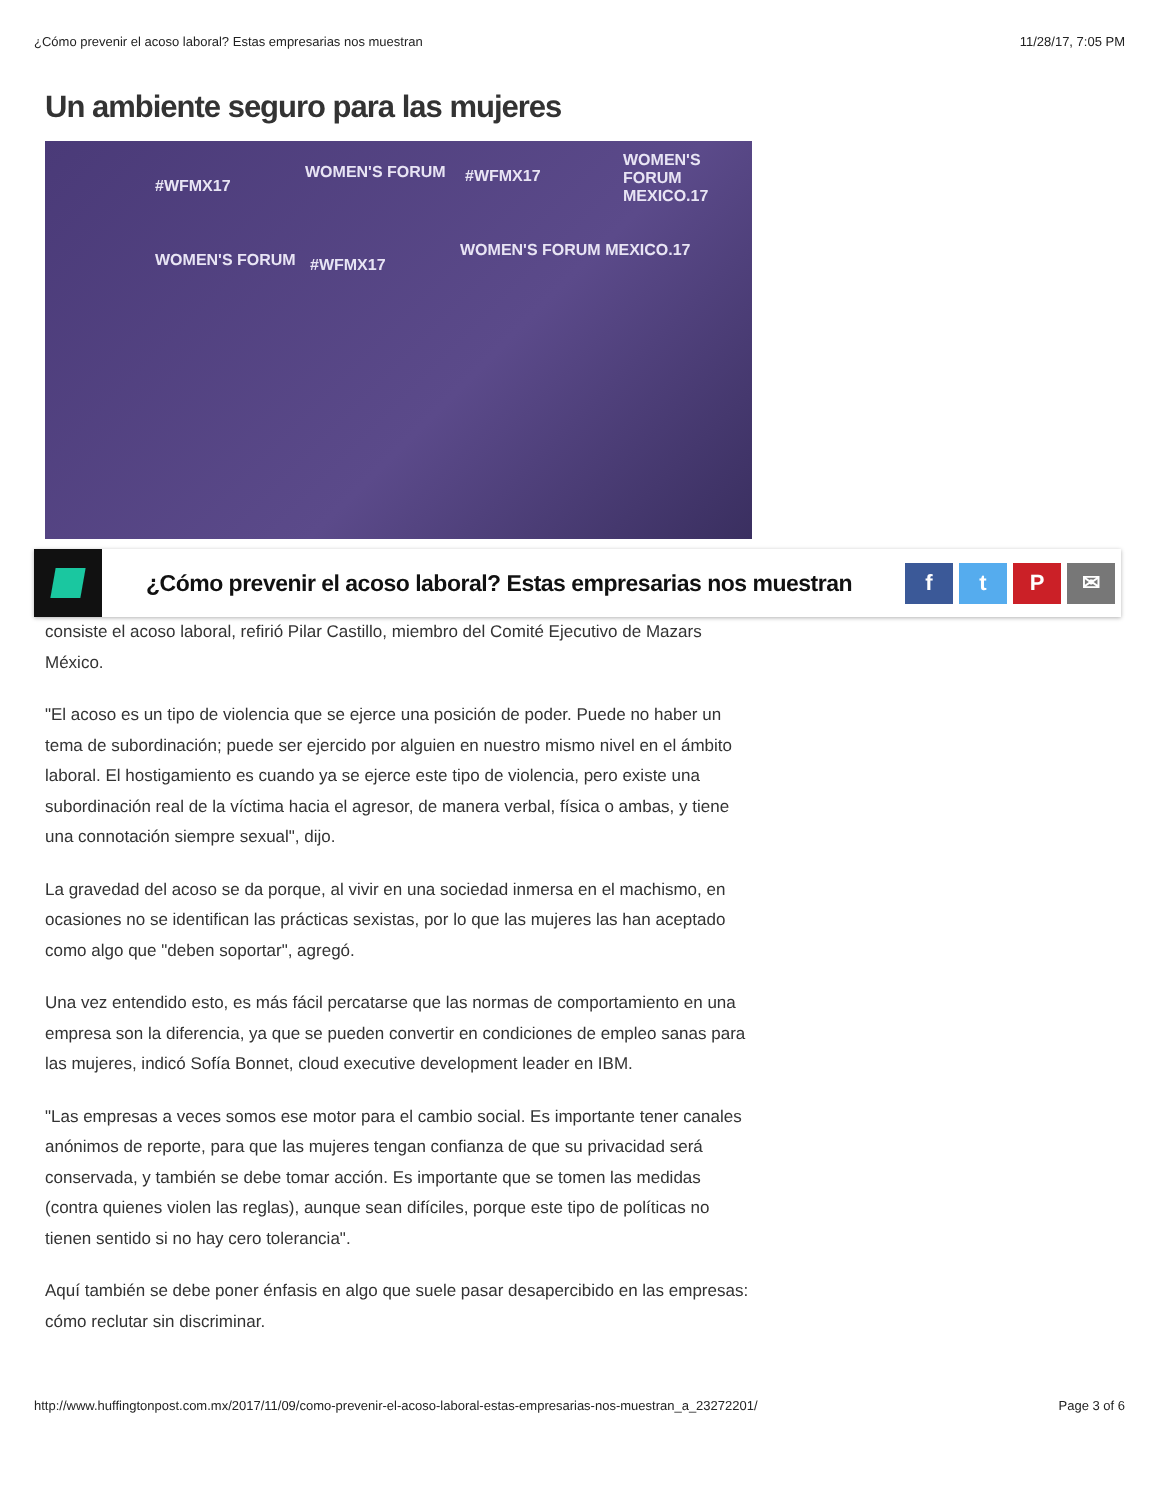¿Cómo prevenir el acoso laboral? Estas empresarias nos muestran 11/28/17, 7:05 PM
Un ambiente seguro para las mujeres
#WFMX17
WOMEN'S FORUM #WFMX17
WOMEN'S FORUM MEXICO.17
WOMEN'S FORUM #WFMX17
WOMEN'S FORUM MEXICO.17
¿Cómo prevenir el acoso laboral? Estas empresarias nos muestran
f t P ✉
consiste el acoso laboral, refirió Pilar Castillo, miembro del Comité Ejecutivo de Mazars México.
"El acoso es un tipo de violencia que se ejerce una posición de poder. Puede no haber un tema de subordinación; puede ser ejercido por alguien en nuestro mismo nivel en el ámbito laboral. El hostigamiento es cuando ya se ejerce este tipo de violencia, pero existe una subordinación real de la víctima hacia el agresor, de manera verbal, física o ambas, y tiene una connotación siempre sexual", dijo.
La gravedad del acoso se da porque, al vivir en una sociedad inmersa en el machismo, en ocasiones no se identifican las prácticas sexistas, por lo que las mujeres las han aceptado como algo que "deben soportar", agregó.
Una vez entendido esto, es más fácil percatarse que las normas de comportamiento en una empresa son la diferencia, ya que se pueden convertir en condiciones de empleo sanas para las mujeres, indicó Sofía Bonnet, cloud executive development leader en IBM.
"Las empresas a veces somos ese motor para el cambio social. Es importante tener canales anónimos de reporte, para que las mujeres tengan confianza de que su privacidad será conservada, y también se debe tomar acción. Es importante que se tomen las medidas (contra quienes violen las reglas), aunque sean difíciles, porque este tipo de políticas no tienen sentido si no hay cero tolerancia".
Aquí también se debe poner énfasis en algo que suele pasar desapercibido en las empresas: cómo reclutar sin discriminar.
http://www.huffingtonpost.com.mx/2017/11/09/como-prevenir-el-acoso-laboral-estas-empresarias-nos-muestran_a_23272201/ Page 3 of 6